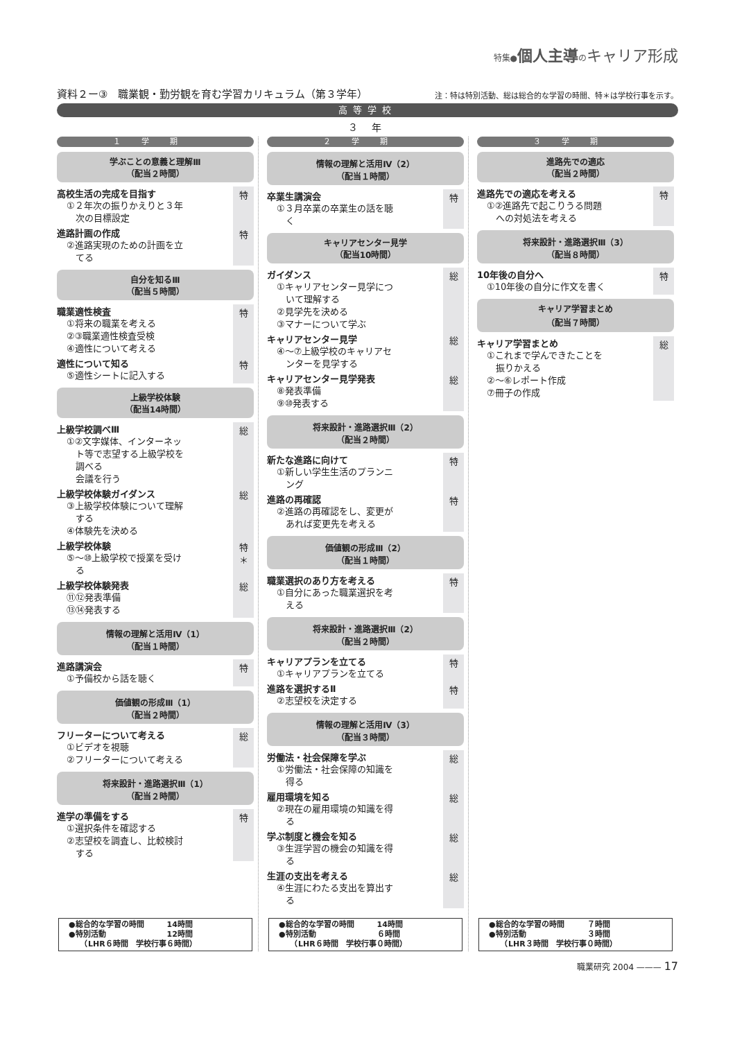特集●個人主導 のキャリア形成
資料２ー③　職業観・勤労観を育む学習カリキュラム（第３学年） 注：特は特別活動、総は総合的な学習の時間、特＊は学校行事を示す。
高等学校
３ 年
１学期
学ぶことの意義と理解Ⅲ
（配当２時間）
高校生活の完成を目指す
①２年次の振りかえりと３年
　次の目標設定
特
進路計画の作成
②進路実現のための計画を立
　てる
特
自分を知るⅢ
（配当５時間）
職業適性検査
①将来の職業を考える
②③職業適性検査受検
④適性について考える
特
適性について知る
⑤適性シートに記入する
特
上級学校体験
（配当14時間）
上級学校調べⅢ
①②文字媒体、インターネッ
　ト等で志望する上級学校を
　調べる
　会議を行う
総
上級学校体験ガイダンス
③上級学校体験について理解
　する
④体験先を決める
総
上級学校体験
⑤～⑩上級学校で授業を受け
　る
特
＊
上級学校体験発表
⑪⑫発表準備
⑬⑭発表する
総
情報の理解と活用Ⅳ（1）
（配当１時間）
進路講演会
①予備校から話を聴く
特
価値観の形成Ⅲ（1）
（配当２時間）
フリーターについて考える
①ビデオを視聴
②フリーターについて考える
総
将来設計・進路選択Ⅲ（1）
（配当２時間）
進学の準備をする
①選択条件を確認する
②志望校を調査し、比較検討
　する
特
●総合的な学習の時間　　　14時間
●特別活動　　　　　　　　12時間
　　（LHR６時間　学校行事６時間）
２学期
情報の理解と活用Ⅳ（2）
（配当１時間）
卒業生講演会
①３月卒業の卒業生の話を聴
　く
特
キャリアセンター見学
（配当10時間）
ガイダンス
①キャリアセンター見学につ
　いて理解する
②見学先を決める
③マナーについて学ぶ
総
キャリアセンター見学
④～⑦上級学校のキャリアセ
　ンターを見学する
総
キャリアセンター見学発表
⑧発表準備
⑨⑩発表する
総
将来設計・進路選択Ⅲ（2）
（配当２時間）
新たな進路に向けて
①新しい学生生活のプランニ
　ング
特
進路の再確認
②進路の再確認をし、変更が
　あれば変更先を考える
特
価値観の形成Ⅲ（2）
（配当１時間）
職業選択のあり方を考える
①自分にあった職業選択を考
　える
特
将来設計・進路選択Ⅲ（2）
（配当２時間）
キャリアプランを立てる
①キャリアプランを立てる
特
進路を選択するⅡ
②志望校を決定する
特
情報の理解と活用Ⅳ（3）
（配当３時間）
労働法・社会保障を学ぶ
①労働法・社会保障の知識を
　得る
総
雇用環境を知る
②現在の雇用環境の知識を得
　る
総
学ぶ制度と機会を知る
③生涯学習の機会の知識を得
　る
総
生涯の支出を考える
④生涯にわたる支出を算出す
　る
総
●総合的な学習の時間　　　14時間
●特別活動　　　　　　　　６時間
　　（LHR６時間　学校行事０時間）
３学期
進路先での適応
（配当２時間）
進路先での適応を考える
①②進路先で起こりうる問題
　への対処法を考える
特
将来設計・進路選択Ⅲ（3）
（配当８時間）
10年後の自分へ
①10年後の自分に作文を書く
特
キャリア学習まとめ
（配当７時間）
キャリア学習まとめ
①これまで学んできたことを
　振りかえる
②～⑥レポート作成
⑦冊子の作成
総
●総合的な学習の時間　　　７時間
●特別活動　　　　　　　　３時間
　　（LHR３時間　学校行事０時間）
職業研究 2004 ——— 17